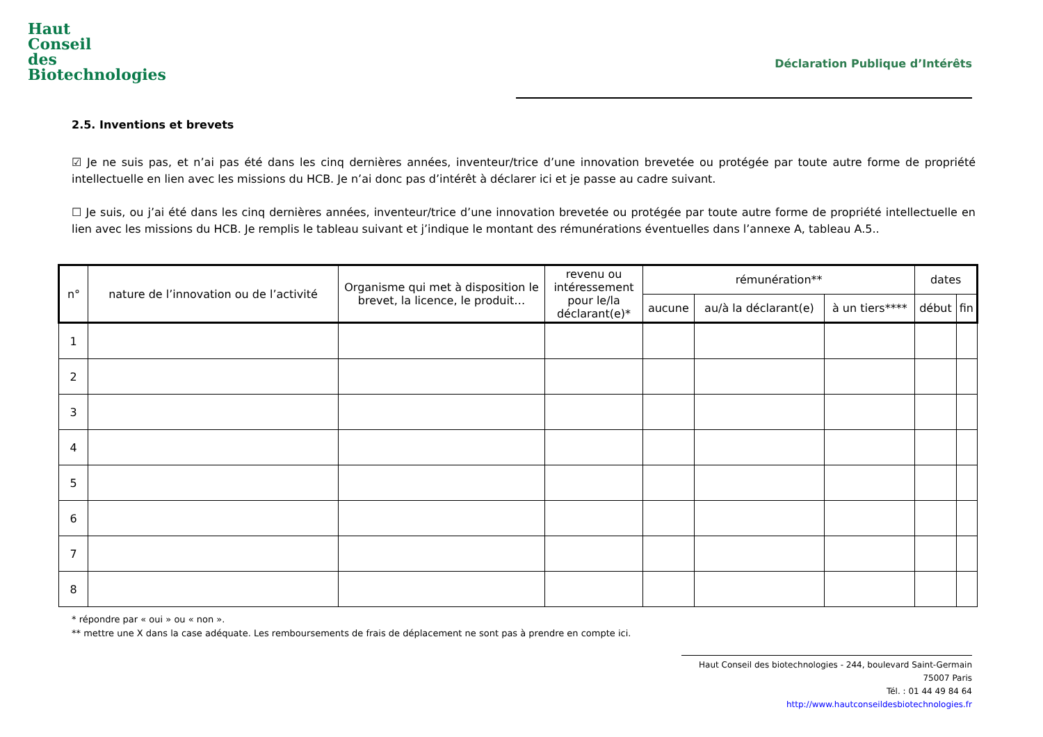Haut
Conseil
des
Biotechnologies
Déclaration Publique d’Intérêts
2.5. Inventions et brevets
☑ Je ne suis pas, et n’ai pas été dans les cinq dernières années, inventeur/trice d’une innovation brevetée ou protégée par toute autre forme de propriété intellectuelle en lien avec les missions du HCB. Je n’ai donc pas d’intérêt à déclarer ici et je passe au cadre suivant.
☐ Je suis, ou j’ai été dans les cinq dernières années, inventeur/trice d’une innovation brevetée ou protégée par toute autre forme de propriété intellectuelle en lien avec les missions du HCB. Je remplis le tableau suivant et j’indique le montant des rémunérations éventuelles dans l’annexe A, tableau A.5..
| n° | nature de l’innovation ou de l’activité | Organisme qui met à disposition le brevet, la licence, le produit… | revenu ou intéressement pour le/la déclarant(e)* | rémunération** | | | dates | |
| --- | --- | --- | --- | --- | --- | --- | --- | --- |
| | | | | aucune | au/à la déclarant(e) | à un tiers**** | début | fin |
| 1 | | | | | | | | |
| 2 | | | | | | | | |
| 3 | | | | | | | | |
| 4 | | | | | | | | |
| 5 | | | | | | | | |
| 6 | | | | | | | | |
| 7 | | | | | | | | |
| 8 | | | | | | | | |
* répondre par « oui » ou « non ».
** mettre une X dans la case adéquate. Les remboursements de frais de déplacement ne sont pas à prendre en compte ici.
Haut Conseil des biotechnologies - 244, boulevard Saint-Germain 75007 Paris
Tél. : 01 44 49 84 64
http://www.hautconseildesbiotechnologies.fr